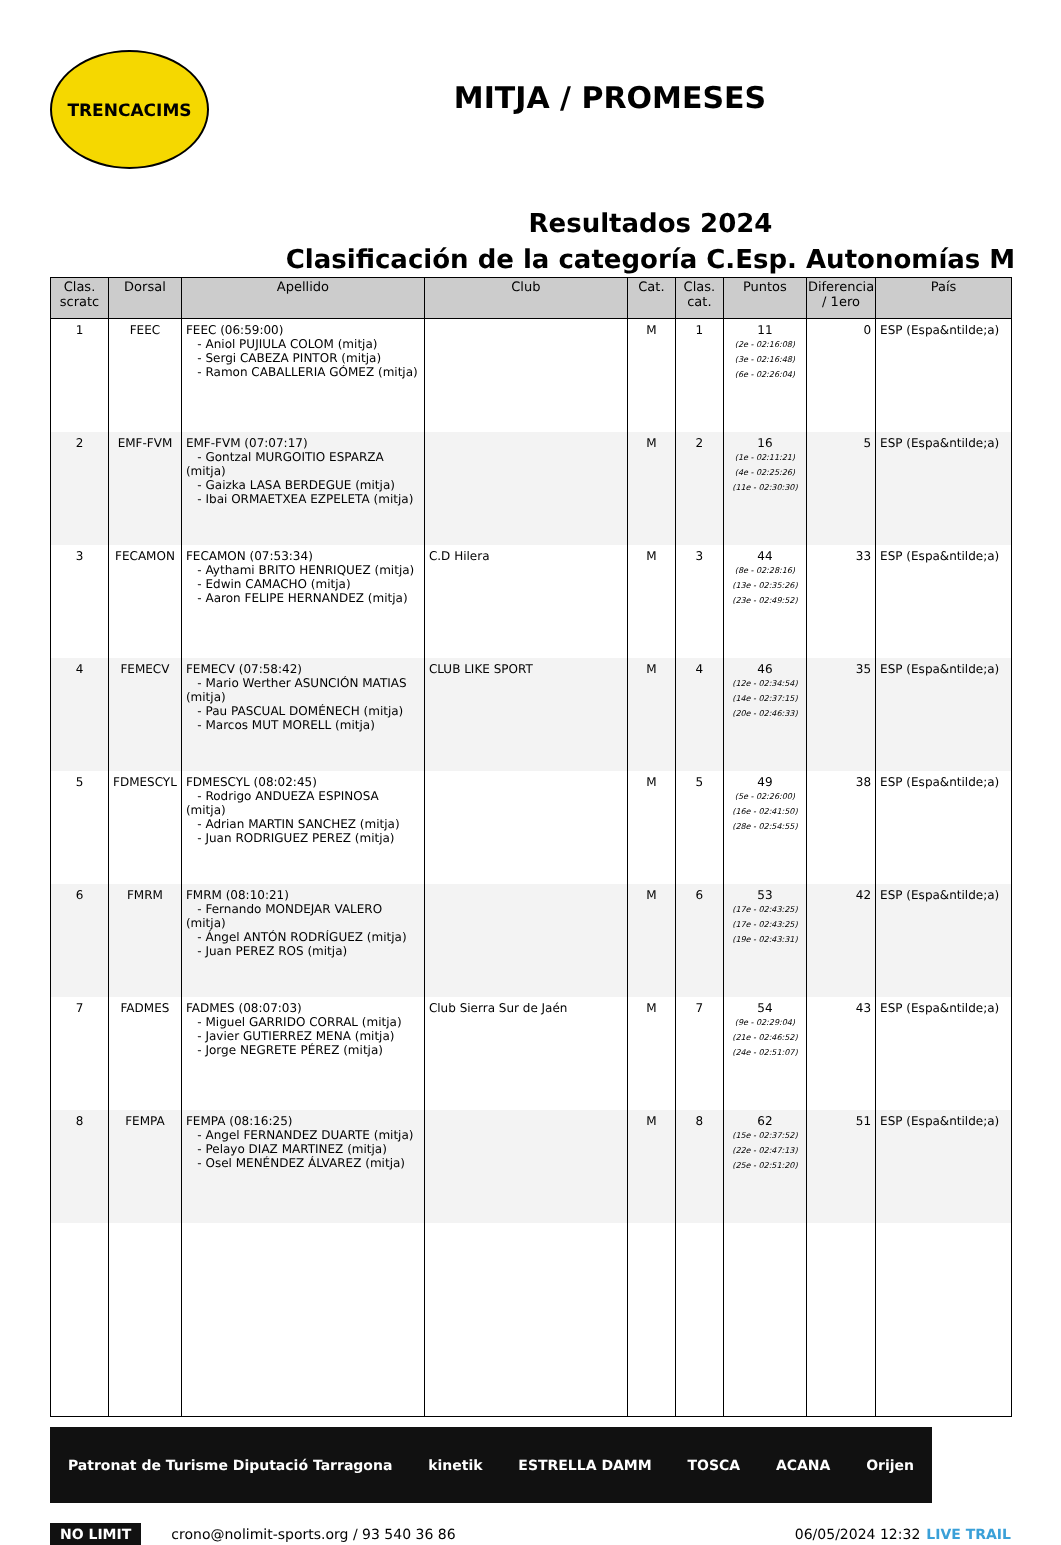TRENCACIMS
MITJA / PROMESES
Resultados 2024
Clasificación de la categoría C.Esp. Autonomías M
| Clas. scratc | Dorsal | Apellido | Club | Cat. | Clas. cat. | Puntos | Diferencia / 1ero | País |
| --- | --- | --- | --- | --- | --- | --- | --- | --- |
| 1 | FEEC | FEEC (06:59:00) - Aniol PUJIULA COLOM (mitja) - Sergi CABEZA PINTOR (mitja) - Ramon CABALLERIA GÓMEZ (mitja) | | M | 1 | 11 (2e - 02:16:08) (3e - 02:16:48) (6e - 02:26:04) | 0 | ESP (Espa&ntilde;a) |
| 2 | EMF-FVM | EMF-FVM (07:07:17) - Gontzal MURGOITIO ESPARZA (mitja) - Gaizka LASA BERDEGUE (mitja) - Ibai ORMAETXEA EZPELETA (mitja) | | M | 2 | 16 (1e - 02:11:21) (4e - 02:25:26) (11e - 02:30:30) | 5 | ESP (Espa&ntilde;a) |
| 3 | FECAMON | FECAMON (07:53:34) - Aythami BRITO HENRIQUEZ (mitja) - Edwin CAMACHO (mitja) - Aaron FELIPE HERNANDEZ (mitja) | C.D Hilera | M | 3 | 44 (8e - 02:28:16) (13e - 02:35:26) (23e - 02:49:52) | 33 | ESP (Espa&ntilde;a) |
| 4 | FEMECV | FEMECV (07:58:42) - Mario Werther ASUNCIÓN MATIAS (mitja) - Pau PASCUAL DOMÉNECH (mitja) - Marcos MUT MORELL (mitja) | CLUB LIKE SPORT | M | 4 | 46 (12e - 02:34:54) (14e - 02:37:15) (20e - 02:46:33) | 35 | ESP (Espa&ntilde;a) |
| 5 | FDMESCYL | FDMESCYL (08:02:45) - Rodrigo ANDUEZA ESPINOSA (mitja) - Adrian MARTIN SANCHEZ (mitja) - Juan RODRIGUEZ PEREZ (mitja) | | M | 5 | 49 (5e - 02:26:00) (16e - 02:41:50) (28e - 02:54:55) | 38 | ESP (Espa&ntilde;a) |
| 6 | FMRM | FMRM (08:10:21) - Fernando MONDEJAR VALERO (mitja) - Ángel ANTÓN RODRÍGUEZ (mitja) - Juan PEREZ ROS (mitja) | | M | 6 | 53 (17e - 02:43:25) (17e - 02:43:25) (19e - 02:43:31) | 42 | ESP (Espa&ntilde;a) |
| 7 | FADMES | FADMES (08:07:03) - Miguel GARRIDO CORRAL (mitja) - Javier GUTIERREZ MENA (mitja) - Jorge NEGRETE PÉREZ (mitja) | Club Sierra Sur de Jaén | M | 7 | 54 (9e - 02:29:04) (21e - 02:46:52) (24e - 02:51:07) | 43 | ESP (Espa&ntilde;a) |
| 8 | FEMPA | FEMPA (08:16:25) - Angel FERNANDEZ DUARTE (mitja) - Pelayo DIAZ MARTINEZ (mitja) - Osel MENÉNDEZ ÁLVAREZ (mitja) | | M | 8 | 62 (15e - 02:37:52) (22e - 02:47:13) (25e - 02:51:20) | 51 | ESP (Espa&ntilde;a) |
Patronat de Turisme Diputació Tarragona kinetik ESTRELLA DAMM TOSCA ACANA Orijen
NO LIMIT crono@nolimit-sports.org / 93 540 36 86 06/05/2024 12:32 LIVE TRAIL